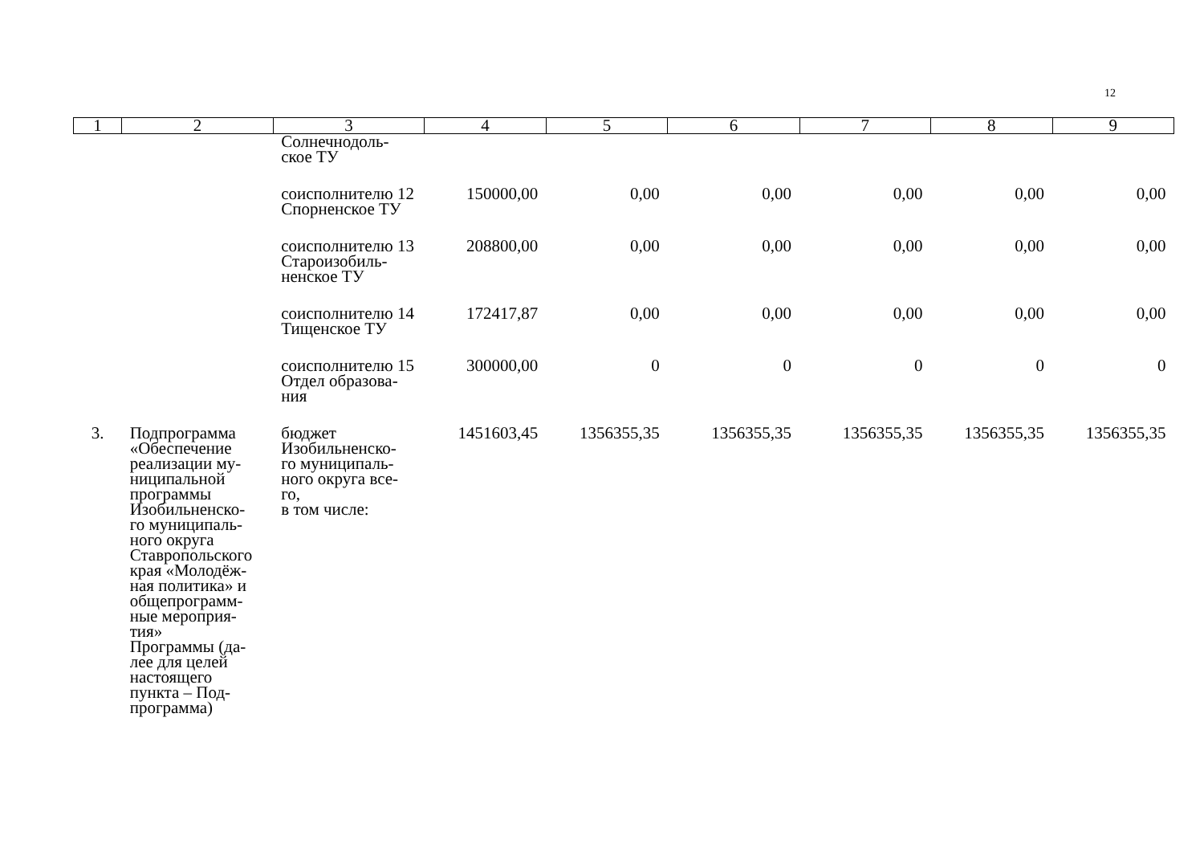12
| 1 | 2 | 3 | 4 | 5 | 6 | 7 | 8 | 9 |
| --- | --- | --- | --- | --- | --- | --- | --- | --- |
| | | Солнечнодоль- ское ТУ | | | | | | |
| | | соисполнителю 12 Спорненское ТУ | 150000,00 | 0,00 | 0,00 | 0,00 | 0,00 | 0,00 |
| | | соисполнителю 13 Староизобиль- ненское ТУ | 208800,00 | 0,00 | 0,00 | 0,00 | 0,00 | 0,00 |
| | | соисполнителю 14 Тищенское ТУ | 172417,87 | 0,00 | 0,00 | 0,00 | 0,00 | 0,00 |
| | | соисполнителю 15 Отдел образова- ния | 300000,00 | 0 | 0 | 0 | 0 | 0 |
| 3. | Подпрограмма «Обеспечение реализации му- ниципальной программы Изобильненско- го муниципаль- ного округа Ставропольского края «Молодёж- ная политика» и общепрограмм- ные мероприя- тия» Программы (да- лее для целей настоящего пункта – Под- программа) | бюджет Изобильненско- го муниципаль- ного округа все- го, в том числе: | 1451603,45 | 1356355,35 | 1356355,35 | 1356355,35 | 1356355,35 | 1356355,35 |